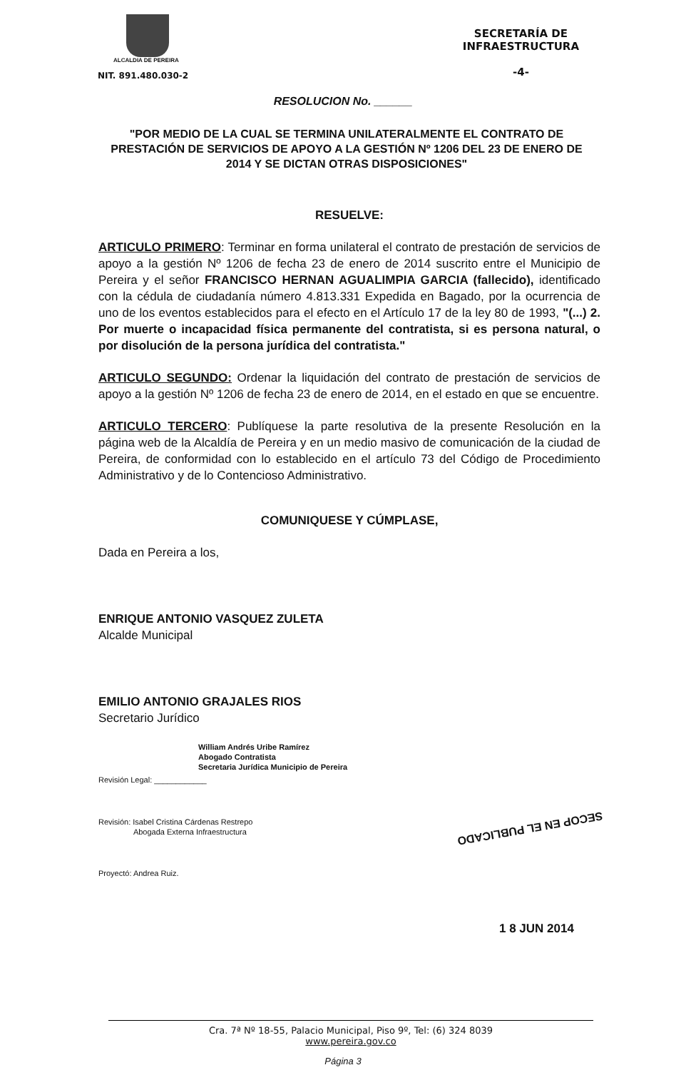ALCALDIA DE PEREIRA
NIT. 891.480.030-2
SECRETARÍA DE
INFRAESTRUCTURA
-4-
RESOLUCION No. ______
"POR MEDIO DE LA CUAL SE TERMINA UNILATERALMENTE EL CONTRATO DE PRESTACIÓN DE SERVICIOS DE APOYO A LA GESTIÓN Nº 1206 DEL 23 DE ENERO DE 2014 Y SE DICTAN OTRAS DISPOSICIONES"
RESUELVE:
ARTICULO PRIMERO: Terminar en forma unilateral el contrato de prestación de servicios de apoyo a la gestión Nº 1206 de fecha 23 de enero de 2014 suscrito entre el Municipio de Pereira y el señor FRANCISCO HERNAN AGUALIMPIA GARCIA (fallecido), identificado con la cédula de ciudadanía número 4.813.331 Expedida en Bagado, por la ocurrencia de uno de los eventos establecidos para el efecto en el Artículo 17 de la ley 80 de 1993, "(...) 2. Por muerte o incapacidad física permanente del contratista, si es persona natural, o por disolución de la persona jurídica del contratista."
ARTICULO SEGUNDO: Ordenar la liquidación del contrato de prestación de servicios de apoyo a la gestión Nº 1206 de fecha 23 de enero de 2014, en el estado en que se encuentre.
ARTICULO TERCERO: Publíquese la parte resolutiva de la presente Resolución en la página web de la Alcaldía de Pereira y en un medio masivo de comunicación de la ciudad de Pereira, de conformidad con lo establecido en el artículo 73 del Código de Procedimiento Administrativo y de lo Contencioso Administrativo.
COMUNIQUESE Y CÚMPLASE,
Dada en Pereira a los,
ENRIQUE ANTONIO VASQUEZ ZULETA
Alcalde Municipal
EMILIO ANTONIO GRAJALES RIOS
Secretario Jurídico
William Andrés Uribe Ramírez
Abogado Contratista
Secretaria Jurídica Municipio de Pereira
Revisión Legal: ____________
Revisión: Isabel Cristina Cárdenas Restrepo
Abogada Externa Infraestructura
Proyectó: Andrea Ruiz.
SECOP EN EL PUBLICADO
1 8 JUN 2014
Cra. 7ª Nº 18-55, Palacio Municipal, Piso 9º, Tel: (6) 324 8039
www.pereira.gov.co
Página 3